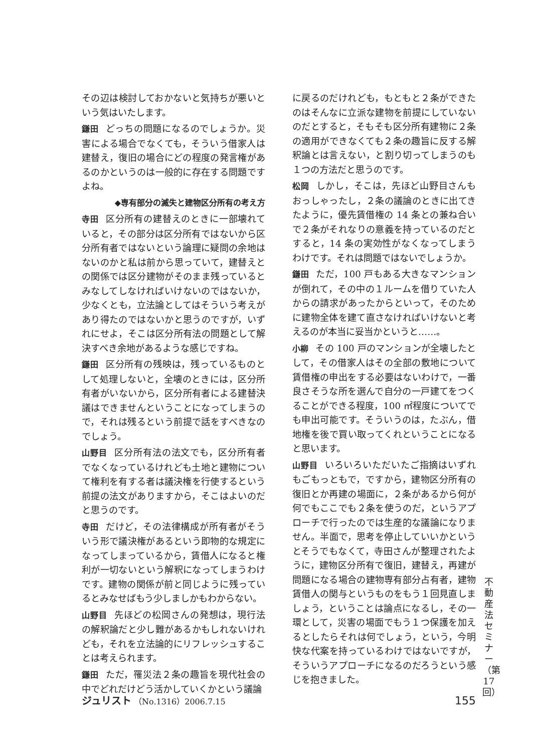その辺は検討しておかないと気持ちが悪いという気はいたします。
鎌田 どっちの問題になるのでしょうか。災害による場合でなくても，そういう借家人は建替え，復旧の場合にどの程度の発言権があるのかというのは一般的に存在する問題ですよね。
◆専有部分の滅失と建物区分所有の考え方
寺田 区分所有の建替えのときに一部壊れていると，その部分は区分所有ではないから区分所有者ではないという論理に疑問の余地はないのかと私は前から思っていて，建替えとの関係では区分建物がそのまま残っているとみなしてしなければいけないのではないか，少なくとも，立法論としてはそういう考えがあり得たのではないかと思うのですが，いずれにせよ，そこは区分所有法の問題として解決すべき余地があるような感じですね。
鎌田 区分所有の残映は，残っているものとして処理しないと，全壊のときには，区分所有者がいないから，区分所有者による建替決議はできませんということになってしまうので，それは残るという前提で話をすべきなのでしょう。
山野目 区分所有法の法文でも，区分所有者でなくなっているけれども土地と建物について権利を有する者は議決権を行使するという前提の法文がありますから，そこはよいのだと思うのです。
寺田 だけど，その法律構成が所有者がそういう形で議決権があるという即物的な規定になってしまっているから，賃借人になると権利が一切ないという解釈になってしまうわけです。建物の関係が前と同じように残っているとみなせばもう少しましかもわからない。
山野目 先ほどの松岡さんの発想は，現行法の解釈論だと少し難があるかもしれないけれども，それを立法論的にリフレッシュすることは考えられます。
鎌田 ただ，罹災法２条の趣旨を現代社会の中でどれだけどう活かしていくかという議論
に戻るのだけれども，もともと２条ができたのはそんなに立派な建物を前提にしていないのだとすると，そもそも区分所有建物に２条の適用ができなくても２条の趣旨に反する解釈論とは言えない，と割り切ってしまうのも１つの方法だと思うのです。
松岡 しかし，そこは，先ほど山野目さんもおっしゃったし，２条の議論のときに出てきたように，優先賃借権の 14 条との兼ね合いで２条がそれなりの意義を持っているのだとすると，14 条の実効性がなくなってしまうわけです。それは問題ではないでしょうか。
鎌田 ただ，100 戸もある大きなマンションが倒れて，その中の１ルームを借りていた人からの請求があったからといって，そのために建物全体を建て直さなければいけないと考えるのが本当に妥当かというと……。
小柳 その 100 戸のマンションが全壊したとして，その借家人はその全部の敷地について賃借権の申出をする必要はないわけで，一番良さそうな所を選んで自分の一戸建てをつくることができる程度，100 ㎡程度についてでも申出可能です。そういうのは，たぶん，借地権を後で買い取ってくれということになると思います。
山野目 いろいろいただいたご指摘はいずれもごもっともで，ですから，建物区分所有の復旧とか再建の場面に，２条があるから何が何でもここでも２条を使うのだ，というアプローチで行ったのでは生産的な議論になりません。半面で，思考を停止していいかというとそうでもなくて，寺田さんが整理されたように，建物区分所有で復旧，建替え，再建が問題になる場合の建物専有部分占有者，建物賃借人の関与というものをもう１回見直しましょう，ということは論点になるし，その一環として，災害の場面でもう１つ保護を加えるとしたらそれは何でしょう，という，今明快な代案を持っているわけではないですが，そういうアプローチになるのだろうという感じを抱きました。
不動産法セミナー（第17回）
ジュリスト （No.1316）2006.7.15 155